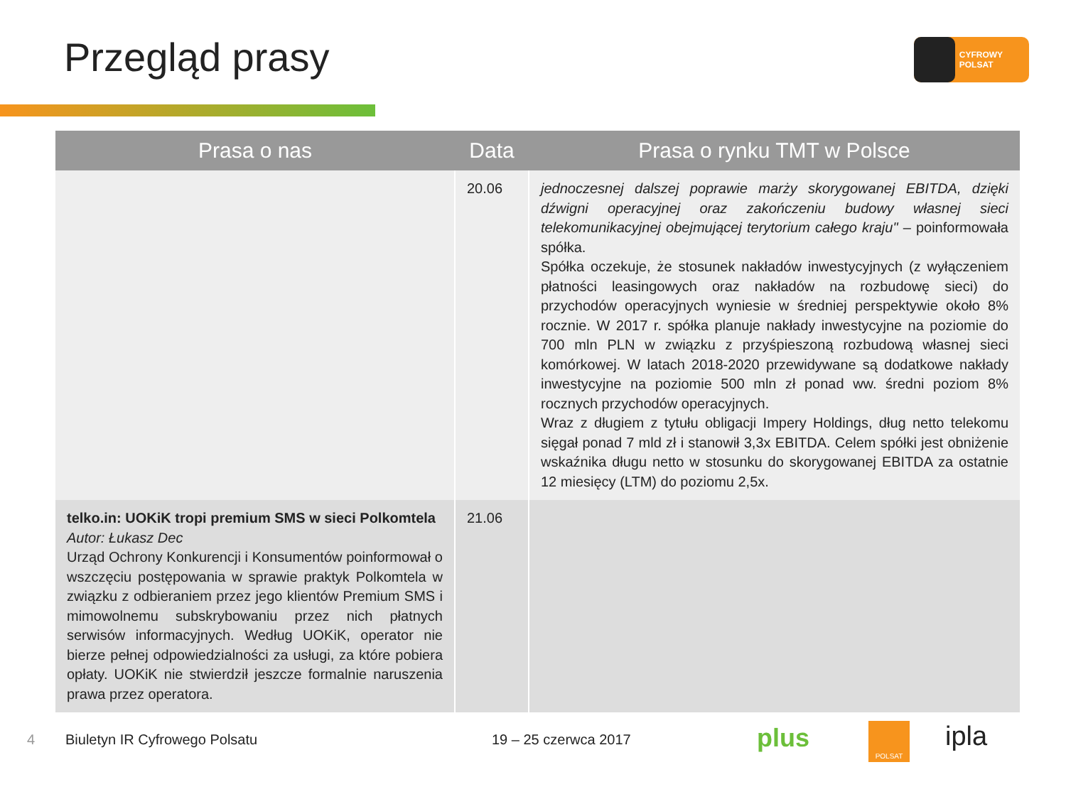Przegląd prasy CYFROWY POLSAT
| Prasa o nas | Data | Prasa o rynku TMT w Polsce |
| --- | --- | --- |
| | 20.06 | jednoczesnej dalszej poprawie marży skorygowanej EBITDA, dzięki dźwigni operacyjnej oraz zakończeniu budowy własnej sieci telekomunikacyjnej obejmującej terytorium całego kraju" – poinformowała spółka. Spółka oczekuje, że stosunek nakładów inwestycyjnych (z wyłączeniem płatności leasingowych oraz nakładów na rozbudowę sieci) do przychodów operacyjnych wyniesie w średniej perspektywie około 8% rocznie. W 2017 r. spółka planuje nakłady inwestycyjne na poziomie do 700 mln PLN w związku z przyśpieszoną rozbudową własnej sieci komórkowej. W latach 2018-2020 przewidywane są dodatkowe nakłady inwestycyjne na poziomie 500 mln zł ponad ww. średni poziom 8% rocznych przychodów operacyjnych. Wraz z długiem z tytułu obligacji Impery Holdings, dług netto telekomu sięgał ponad 7 mld zł i stanowił 3,3x EBITDA. Celem spółki jest obniżenie wskaźnika długu netto w stosunku do skorygowanej EBITDA za ostatnie 12 miesięcy (LTM) do poziomu 2,5x. |
| telko.in: UOKiK tropi premium SMS w sieci Polkomtela Autor: Łukasz Dec Urząd Ochrony Konkurencji i Konsumentów poinformował o wszczęciu postępowania w sprawie praktyk Polkomtela w związku z odbieraniem przez jego klientów Premium SMS i mimowolnemu subskrybowaniu przez nich płatnych serwisów informacyjnych. Według UOKiK, operator nie bierze pełnej odpowiedzialności za usługi, za które pobiera opłaty. UOKiK nie stwierdził jeszcze formalnie naruszenia prawa przez operatora. | 21.06 | |
4 Biuletyn IR Cyfrowego Polsatu 19 – 25 czerwca 2017 plus POLSAT ipla